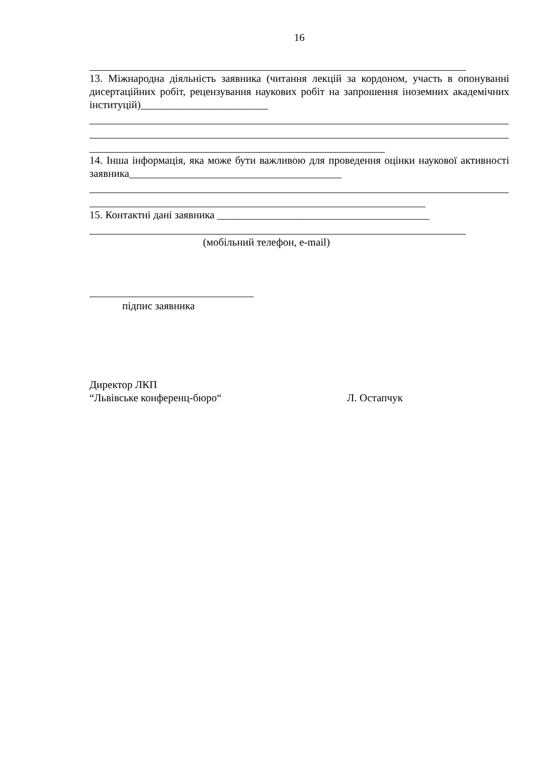16
13. Міжнародна діяльність заявника (читання лекцій за кордоном, участь в опонуванні дисертаційних робіт, рецензування наукових робіт на запрошення іноземних академічних інституцій)________________________
14. Інша інформація, яка може бути важливою для проведення оцінки наукової активності заявника________________________________________
15. Контактні дані заявника ________________________________________
(мобільний телефон, e-mail)
підпис заявника
Директор ЛКП
“Львівське конференц-бюро“ Л. Остапчук